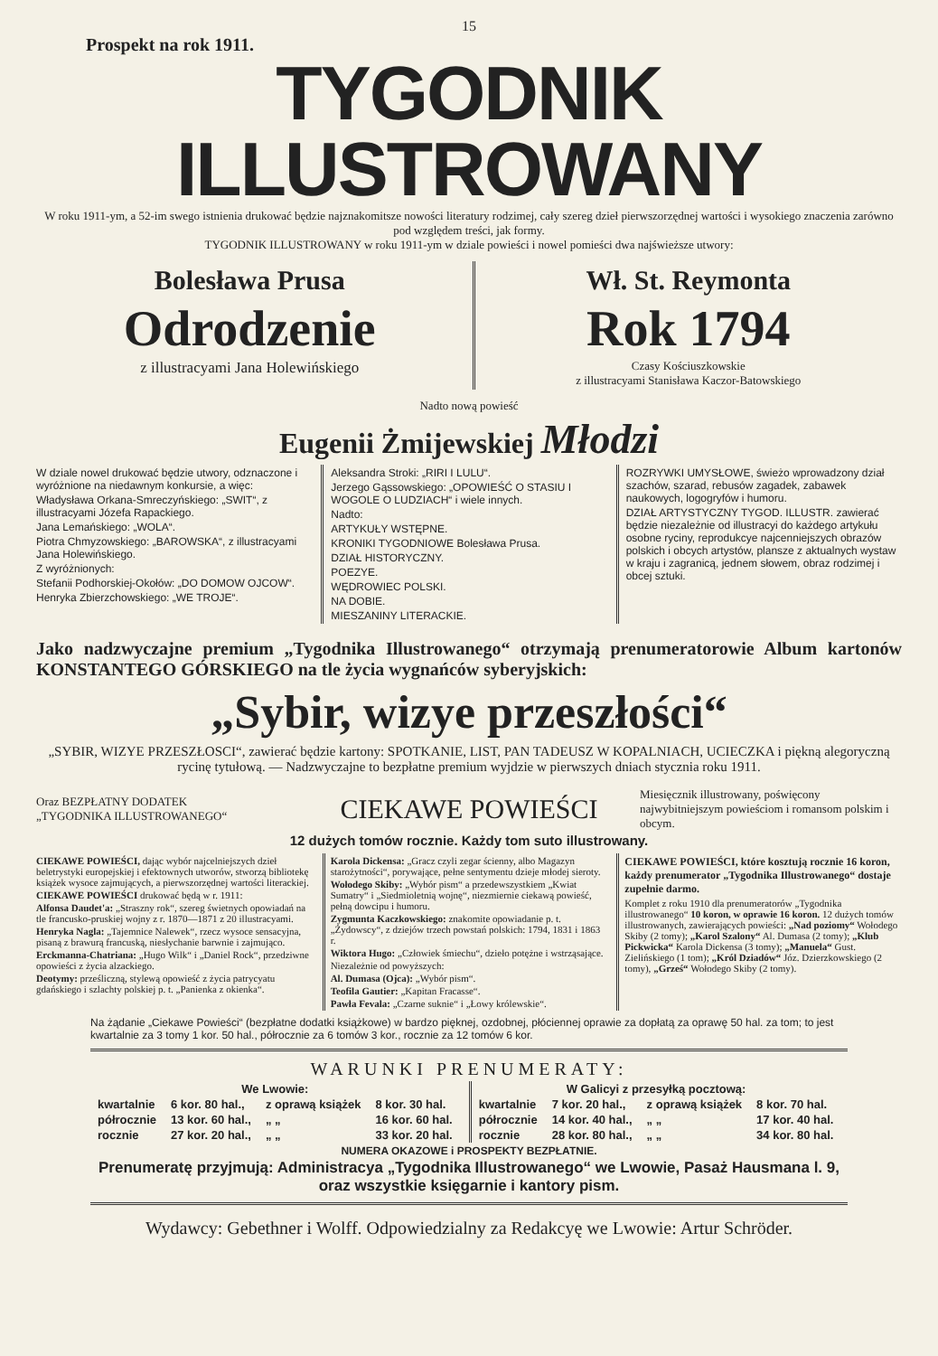15
Prospekt na rok 1911.
TYGODNIK ILLUSTROWANY
W roku 1911-ym, a 52-im swego istnienia drukować będzie najznakomitsze nowości literatury rodzimej, cały szereg dzieł pierwszorzędnej wartości i wysokiego znaczenia zarówno pod względem treści, jak formy.
TYGODNIK ILLUSTROWANY w roku 1911-ym w dziale powieści i nowel pomieści dwa najświeższe utwory:
Bolesława Prusa
Odrodzenie
z illustracyami Jana Holewińskiego
Wł. St. Reymonta
Rok 1794
Czasy Kościuszkowskie
z illustracyami Stanisława Kaczor-Batowskiego
Nadto nową powieść
Eugenii Żmijewskiej Młodzi
W dziale nowel drukować będzie utwory, odznaczone i wyróżnione na niedawnym konkursie, a więc:
Władysława Orkana-Smreczyńskiego: „SWIT“, z illustracyami Józefa Rapackiego.
Jana Lemańskiego: „WOLA“.
Piotra Chmyzowskiego: „BAROWSKA“, z illustracyami Jana Holewińskiego.
Z wyróżnionych:
Stefanii Podhorskiej-Okołów: „DO DOMOW OJCOW“.
Henryka Zbierzchowskiego: „WE TROJE“.
Aleksandra Stroki: „RIRI I LULU“.
Jerzego Gąssowskiego: „OPOWIEŚĆ O STASIU I WOGOLE O LUDZIACH“ i wiele innych.
Nadto:
ARTYKUŁY WSTĘPNE.
KRONIKI TYGODNIOWE Bolesława Prusa.
DZIAŁ HISTORYCZNY.
POEZYE.
WĘDROWIEC POLSKI.
NA DOBIE.
MIESZANINY LITERACKIE.
ROZRYWKI UMYSŁOWE, świeżo wprowadzony dział szachów, szarad, rebusów zagadek, zabawek naukowych, logogryfów i humoru.
DZIAŁ ARTYSTYCZNY TYGOD. ILLUSTR. zawierać będzie niezależnie od illustracyi do każdego artykułu osobne ryciny, reprodukcye najcenniejszych obrazów polskich i obcych artystów, plansze z aktualnych wystaw w kraju i zagranicą, jednem słowem, obraz rodzimej i obcej sztuki.
Jako nadzwyczajne premium „Tygodnika Illustrowanego“ otrzymają prenumeratorowie Album kartonów KONSTANTEGO GÓRSKIEGO na tle życia wygnańców syberyjskich:
„Sybir, wizye przeszłości“
„SYBIR, WIZYE PRZESZŁOSCI“, zawierać będzie kartony: SPOTKANIE, LIST, PAN TADEUSZ W KOPALNIACH, UCIECZKA i piękną alegoryczną rycinę tytułową. — Nadzwyczajne to bezpłatne premium wyjdzie w pierwszych dniach stycznia roku 1911.
Oraz BEZPŁATNY DODATEK
„TYGODNIKA ILLUSTROWANEGO“
CIEKAWE POWIEŚCI
Miesięcznik illustrowany, poświęcony najwybitniejszym powieściom i romansom polskim i obcym.
12 dużych tomów rocznie. Każdy tom suto illustrowany.
CIEKAWE POWIEŚCI, dając wybór najcelniejszych dzieł beletrystyki europejskiej i efektownych utworów, stworzą bibliotekę książek wysoce zajmujących, a pierwszorzędnej wartości literackiej.
CIEKAWE POWIEŚCI drukować będą w r. 1911:
Alfonsa Daudet'a: „Straszny rok“, szereg świetnych opowiadań na tle francusko-pruskiej wojny z r. 1870—1871 z 20 illustracyami.
Henryka Nagla: „Tajemnice Nalewek“, rzecz wysoce sensacyjna, pisaną z brawurą francuską, niesłychanie barwnie i zajmująco.
Erckmanna-Chatriana: „Hugo Wilk“ i „Daniel Rock“, przedziwne opowieści z życia alzackiego.
Deotymy: prześliczną, stylewą opowieść z życia patrycyatu gdańskiego i szlachty polskiej p. t. „Panienka z okienka“.
Karola Dickensa: „Gracz czyli zegar ścienny, albo Magazyn starożytności“, porywające, pełne sentymentu dzieje młodej sieroty.
Wołodego Skiby: „Wybór pism“ a przedewszystkiem „Kwiat Sumatry“ i „Siedmioletnią wojnę“, niezmiernie ciekawą powieść, pełną dowcipu i humoru.
Zygmunta Kaczkowskiego: znakomite opowiadanie p. t. „Żydowscy“, z dziejów trzech powstań polskich: 1794, 1831 i 1863 r.
Wiktora Hugo: „Człowiek śmiechu“, dzieło potężne i wstrząsające.
Niezależnie od powyższych:
Al. Dumasa (Ojca): „Wybór pism“.
Teofila Gautier: „Kapitan Fracasse“.
Pawła Fevala: „Czarne suknie“ i „Łowy królewskie“.
CIEKAWE POWIEŚCI, które kosztują rocznie 16 koron, każdy prenumerator „Tygodnika Illustrowanego“ dostaje zupełnie darmo.
Komplet z roku 1910 dla prenumeratorów „Tygodnika illustrowanego“ 10 koron, w oprawie 16 koron. 12 dużych tomów illustrowanych, zawierających powieści: „Nad poziomy“ Wołodego Skiby (2 tomy); „Karol Szalony“ Al. Dumasa (2 tomy); „Klub Pickwicka“ Karola Dickensa (3 tomy); „Manuela“ Gust. Zielińskiego (1 tom); „Król Dziadów“ Józ. Dzierzkowskiego (2 tomy), „Grześ“ Wołodego Skiby (2 tomy).
Na żądanie „Ciekawe Powieści“ (bezpłatne dodatki książkowe) w bardzo pięknej, ozdobnej, płóciennej oprawie za dopłatą za oprawę 50 hal. za tom; to jest kwartalnie za 3 tomy 1 kor. 50 hal., półrocznie za 6 tomów 3 kor., rocznie za 12 tomów 6 kor.
WARUNKI PRENUMERATY:
| We Lwowie: | | | |
| --- | --- | --- | --- |
| kwartalnie | 6 kor. 80 hal., | z oprawą książek | 8 kor. 30 hal. |
| półrocznie | 13 kor. 60 hal., | „ „ | 16 kor. 60 hal. |
| rocznie | 27 kor. 20 hal., | „ „ | 33 kor. 20 hal. |
| W Galicyi z przesyłką pocztową: | | | |
| --- | --- | --- | --- |
| kwartalnie | 7 kor. 20 hal., | z oprawą książek | 8 kor. 70 hal. |
| półrocznie | 14 kor. 40 hal., | „ „ | 17 kor. 40 hal. |
| rocznie | 28 kor. 80 hal., | „ „ | 34 kor. 80 hal. |
NUMERA OKAZOWE i PROSPEKTY BEZPŁATNIE.
Prenumeratę przyjmują: Administracya „Tygodnika Illustrowanego“ we Lwowie, Pasaż Hausmana l. 9,
oraz wszystkie księgarnie i kantory pism.
Wydawcy: Gebethner i Wolff. Odpowiedzialny za Redakcyę we Lwowie: Artur Schröder.